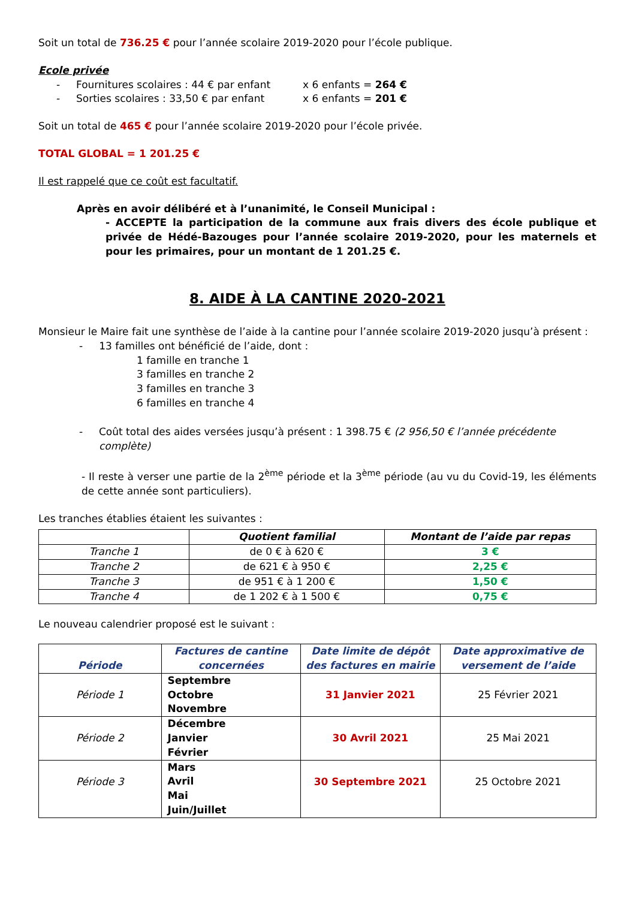Soit un total de 736.25 € pour l’année scolaire 2019-2020 pour l’école publique.
Ecole privée
- Fournitures scolaires : 44 € par enfant x 6 enfants = 264 €
- Sorties scolaires : 33,50 € par enfant x 6 enfants = 201 €
Soit un total de 465 € pour l’année scolaire 2019-2020 pour l’école privée.
TOTAL GLOBAL = 1 201.25 €
Il est rappelé que ce coût est facultatif.
Après en avoir délibéré et à l’unanimité, le Conseil Municipal :
- ACCEPTE la participation de la commune aux frais divers des école publique et privée de Hédé-Bazouges pour l’année scolaire 2019-2020, pour les maternels et pour les primaires, pour un montant de 1 201.25 €.
8. AIDE À LA CANTINE 2020-2021
Monsieur le Maire fait une synthèse de l’aide à la cantine pour l’année scolaire 2019-2020 jusqu’à présent :
- 13 familles ont bénéficié de l’aide, dont :
1 famille en tranche 1
3 familles en tranche 2
3 familles en tranche 3
6 familles en tranche 4
- Coût total des aides versées jusqu’à présent : 1 398.75 € (2 956,50 € l’année précédente complète)
- Il reste à verser une partie de la 2<sup>ème</sup> période et la 3<sup>ème</sup> période (au vu du Covid-19, les éléments de cette année sont particuliers).
Les tranches établies étaient les suivantes :
| | Quotient familial | Montant de l’aide par repas |
| --- | --- | --- |
| Tranche 1 | de 0 € à 620 € | 3 € |
| Tranche 2 | de 621 € à 950 € | 2,25 € |
| Tranche 3 | de 951 € à 1 200 € | 1,50 € |
| Tranche 4 | de 1 202 € à 1 500 € | 0,75 € |
Le nouveau calendrier proposé est le suivant :
| Période | Factures de cantine concernées | Date limite de dépôt des factures en mairie | Date approximative de versement de l’aide |
| --- | --- | --- | --- |
| Période 1 | Septembre Octobre Novembre | 31 Janvier 2021 | 25 Février 2021 |
| Période 2 | Décembre Janvier Février | 30 Avril 2021 | 25 Mai 2021 |
| Période 3 | Mars Avril Mai Juin/Juillet | 30 Septembre 2021 | 25 Octobre 2021 |